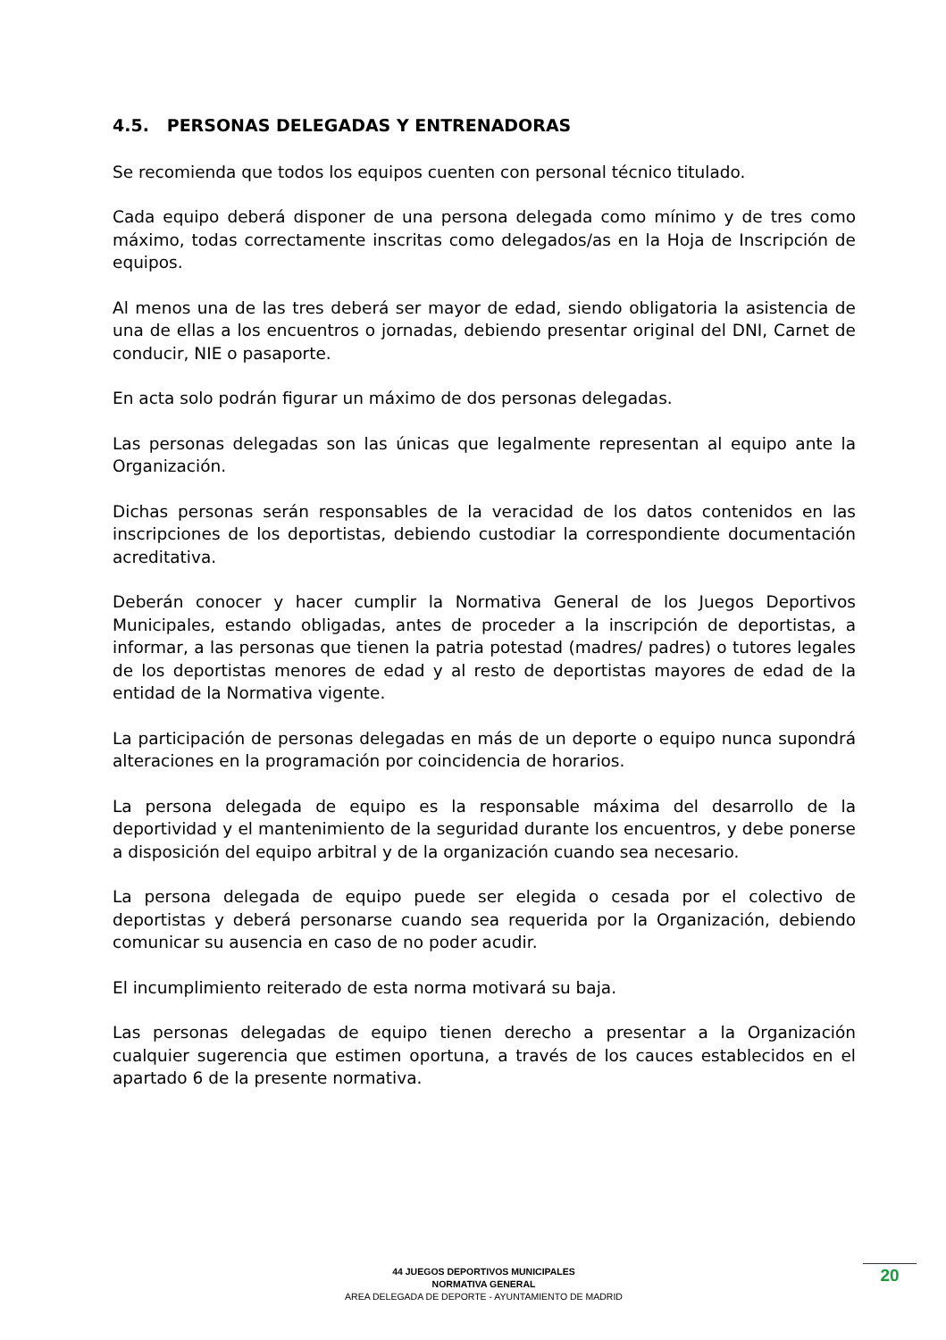4.5. PERSONAS DELEGADAS Y ENTRENADORAS
Se recomienda que todos los equipos cuenten con personal técnico titulado.
Cada equipo deberá disponer de una persona delegada como mínimo y de tres como máximo, todas correctamente inscritas como delegados/as en la Hoja de Inscripción de equipos.
Al menos una de las tres deberá ser mayor de edad, siendo obligatoria la asistencia de una de ellas a los encuentros o jornadas, debiendo presentar original del DNI, Carnet de conducir, NIE o pasaporte.
En acta solo podrán figurar un máximo de dos personas delegadas.
Las personas delegadas son las únicas que legalmente representan al equipo ante la Organización.
Dichas personas serán responsables de la veracidad de los datos contenidos en las inscripciones de los deportistas, debiendo custodiar la correspondiente documentación acreditativa.
Deberán conocer y hacer cumplir la Normativa General de los Juegos Deportivos Municipales, estando obligadas, antes de proceder a la inscripción de deportistas, a informar, a las personas que tienen la patria potestad (madres/ padres) o tutores legales de los deportistas menores de edad y al resto de deportistas mayores de edad de la entidad de la Normativa vigente.
La participación de personas delegadas en más de un deporte o equipo nunca supondrá alteraciones en la programación por coincidencia de horarios.
La persona delegada de equipo es la responsable máxima del desarrollo de la deportividad y el mantenimiento de la seguridad durante los encuentros, y debe ponerse a disposición del equipo arbitral y de la organización cuando sea necesario.
La persona delegada de equipo puede ser elegida o cesada por el colectivo de deportistas y deberá personarse cuando sea requerida por la Organización, debiendo comunicar su ausencia en caso de no poder acudir.
El incumplimiento reiterado de esta norma motivará su baja.
Las personas delegadas de equipo tienen derecho a presentar a la Organización cualquier sugerencia que estimen oportuna, a través de los cauces establecidos en el apartado 6 de la presente normativa.
44 JUEGOS DEPORTIVOS MUNICIPALES
NORMATIVA GENERAL
AREA DELEGADA DE DEPORTE - AYUNTAMIENTO DE MADRID
20